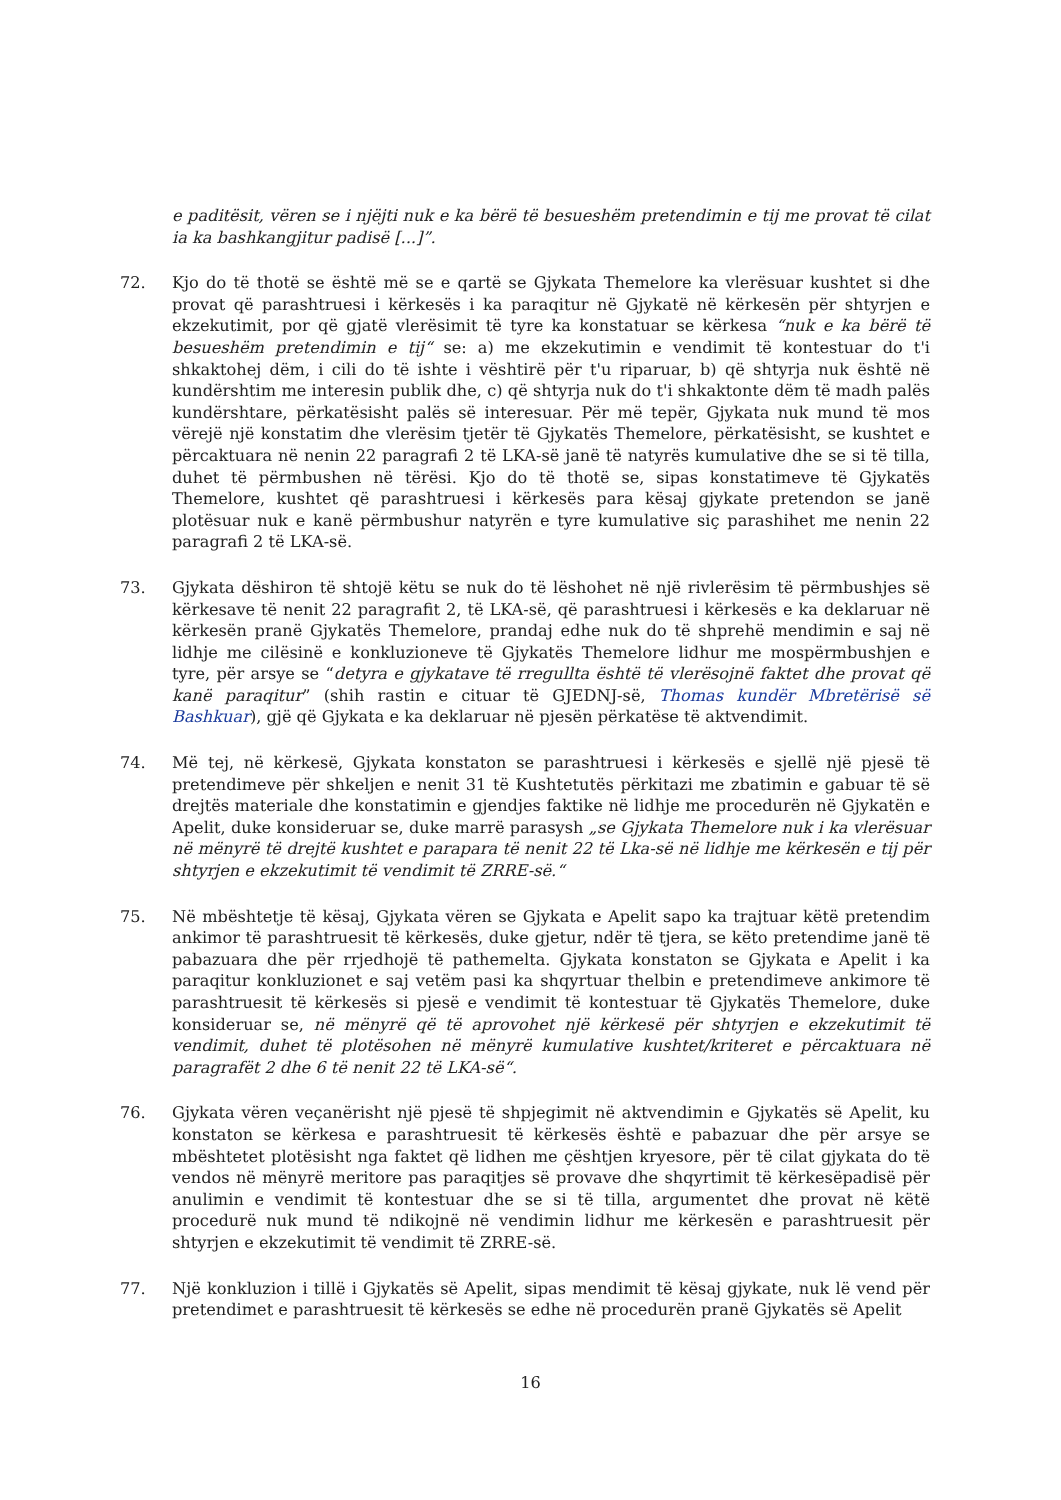e paditësit, vëren se i njëjti nuk e ka bërë të besueshëm pretendimin e tij me provat të cilat ia ka bashkangjitur padisë [...]”.
72. Kjo do të thotë se është më se e qartë se Gjykata Themelore ka vlerësuar kushtet si dhe provat që parashtruesi i kërkesës i ka paraqitur në Gjykatë në kërkesën për shtyrjen e ekzekutimit, por që gjatë vlerësimit të tyre ka konstatuar se kërkesa “nuk e ka bërë të besueshëm pretendimin e tij“ se: a) me ekzekutimin e vendimit të kontestuar do t'i shkaktohej dëm, i cili do të ishte i vështirë për t'u riparuar, b) që shtyrja nuk është në kundërshtim me interesin publik dhe, c) që shtyrja nuk do t'i shkaktonte dëm të madh palës kundërshtare, përkatësisht palës së interesuar. Për më tepër, Gjykata nuk mund të mos vërejë një konstatim dhe vlerësim tjetër të Gjykatës Themelore, përkatësisht, se kushtet e përcaktuara në nenin 22 paragrafi 2 të LKA-së janë të natyrës kumulative dhe se si të tilla, duhet të përmbushen në tërësi. Kjo do të thotë se, sipas konstatimeve të Gjykatës Themelore, kushtet që parashtruesi i kërkesës para kësaj gjykate pretendon se janë plotësuar nuk e kanë përmbushur natyrën e tyre kumulative siç parashihet me nenin 22 paragrafi 2 të LKA-së.
73. Gjykata dëshiron të shtojë këtu se nuk do të lëshohet në një rivlerësim të përmbushjes së kërkesave të nenit 22 paragrafit 2, të LKA-së, që parashtruesi i kërkesës e ka deklaruar në kërkesën pranë Gjykatës Themelore, prandaj edhe nuk do të shprehë mendimin e saj në lidhje me cilësinë e konkluzioneve të Gjykatës Themelore lidhur me mospërmbushjen e tyre, për arsye se “detyra e gjykatave të rregullta është të vlerësojnë faktet dhe provat që kanë paraqitur” (shih rastin e cituar të GJEDNJ-së, Thomas kundër Mbretërisë së Bashkuar), gjë që Gjykata e ka deklaruar në pjesën përkatëse të aktvendimit.
74. Më tej, në kërkesë, Gjykata konstaton se parashtruesi i kërkesës e sjellë një pjesë të pretendimeve për shkeljen e nenit 31 të Kushtetutës përkitazi me zbatimin e gabuar të së drejtës materiale dhe konstatimin e gjendjes faktike në lidhje me procedurën në Gjykatën e Apelit, duke konsideruar se, duke marrë parasysh „se Gjykata Themelore nuk i ka vlerësuar në mënyrë të drejtë kushtet e parapara të nenit 22 të Lka-së në lidhje me kërkesën e tij për shtyrjen e ekzekutimit të vendimit të ZRRE-së.“
75. Në mbështetje të kësaj, Gjykata vëren se Gjykata e Apelit sapo ka trajtuar këtë pretendim ankimor të parashtruesit të kërkesës, duke gjetur, ndër të tjera, se këto pretendime janë të pabazuara dhe për rrjedhojë të pathemelta. Gjykata konstaton se Gjykata e Apelit i ka paraqitur konkluzionet e saj vetëm pasi ka shqyrtuar thelbin e pretendimeve ankimore të parashtruesit të kërkesës si pjesë e vendimit të kontestuar të Gjykatës Themelore, duke konsideruar se, në mënyrë që të aprovohet një kërkesë për shtyrjen e ekzekutimit të vendimit, duhet të plotësohen në mënyrë kumulative kushtet/kriteret e përcaktuara në paragrafët 2 dhe 6 të nenit 22 të LKA-së“.
76. Gjykata vëren veçanërisht një pjesë të shpjegimit në aktvendimin e Gjykatës së Apelit, ku konstaton se kërkesa e parashtruesit të kërkesës është e pabazuar dhe për arsye se mbështetet plotësisht nga faktet që lidhen me çështjen kryesore, për të cilat gjykata do të vendos në mënyrë meritore pas paraqitjes së provave dhe shqyrtimit të kërkesëpadisë për anulimin e vendimit të kontestuar dhe se si të tilla, argumentet dhe provat në këtë procedurë nuk mund të ndikojnë në vendimin lidhur me kërkesën e parashtruesit për shtyrjen e ekzekutimit të vendimit të ZRRE-së.
77. Një konkluzion i tillë i Gjykatës së Apelit, sipas mendimit të kësaj gjykate, nuk lë vend për pretendimet e parashtruesit të kërkesës se edhe në procedurën pranë Gjykatës së Apelit
16